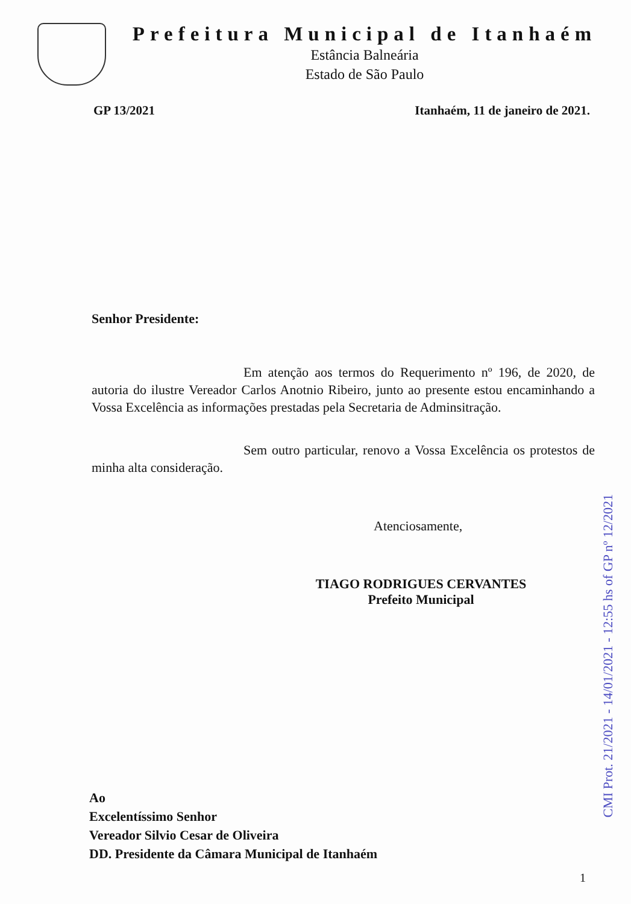Prefeitura Municipal de Itanhaém
Estância Balneária
Estado de São Paulo
GP 13/2021 Itanhaém, 11 de janeiro de 2021.
Senhor Presidente:
Em atenção aos termos do Requerimento nº 196, de 2020, de autoria do ilustre Vereador Carlos Anotnio Ribeiro, junto ao presente estou encaminhando a Vossa Excelência as informações prestadas pela Secretaria de Adminsitração.
Sem outro particular, renovo a Vossa Excelência os protestos de minha alta consideração.
Atenciosamente,
TIAGO RODRIGUES CERVANTES
Prefeito Municipal
Ao
Excelentíssimo Senhor
Vereador Silvio Cesar de Oliveira
DD. Presidente da Câmara Municipal de Itanhaém
1
CMI Prot. 21/2021 - 14/01/2021 - 12:55 hs of GP nº 12/2021